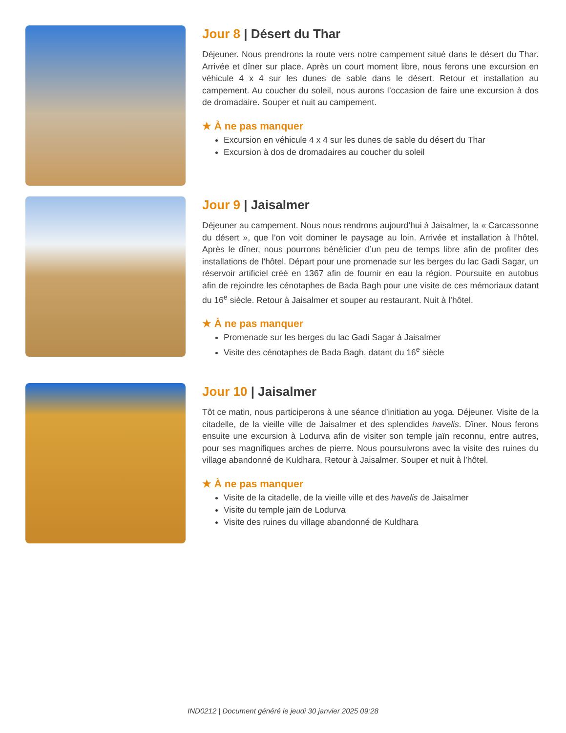Jour 8 | Désert du Thar
Déjeuner. Nous prendrons la route vers notre campement situé dans le désert du Thar. Arrivée et dîner sur place. Après un court moment libre, nous ferons une excursion en véhicule 4 x 4 sur les dunes de sable dans le désert. Retour et installation au campement. Au coucher du soleil, nous aurons l’occasion de faire une excursion à dos de dromadaire. Souper et nuit au campement.
★ À ne pas manquer
Excursion en véhicule 4 x 4 sur les dunes de sable du désert du Thar
Excursion à dos de dromadaires au coucher du soleil
Jour 9 | Jaisalmer
Déjeuner au campement. Nous nous rendrons aujourd’hui à Jaisalmer, la « Carcassonne du désert », que l’on voit dominer le paysage au loin. Arrivée et installation à l’hôtel. Après le dîner, nous pourrons bénéficier d’un peu de temps libre afin de profiter des installations de l’hôtel. Départ pour une promenade sur les berges du lac Gadi Sagar, un réservoir artificiel créé en 1367 afin de fournir en eau la région. Poursuite en autobus afin de rejoindre les cénotaphes de Bada Bagh pour une visite de ces mémoriaux datant du 16<sup>e</sup> siècle. Retour à Jaisalmer et souper au restaurant. Nuit à l’hôtel.
★ À ne pas manquer
Promenade sur les berges du lac Gadi Sagar à Jaisalmer
Visite des cénotaphes de Bada Bagh, datant du 16<sup>e</sup> siècle
Jour 10 | Jaisalmer
Tôt ce matin, nous participerons à une séance d’initiation au yoga. Déjeuner. Visite de la citadelle, de la vieille ville de Jaisalmer et des splendides havelis. Dîner. Nous ferons ensuite une excursion à Lodurva afin de visiter son temple jaïn reconnu, entre autres, pour ses magnifiques arches de pierre. Nous poursuivrons avec la visite des ruines du village abandonné de Kuldhara. Retour à Jaisalmer. Souper et nuit à l’hôtel.
★ À ne pas manquer
Visite de la citadelle, de la vieille ville et des havelis de Jaisalmer
Visite du temple jaïn de Lodurva
Visite des ruines du village abandonné de Kuldhara
IND0212 | Document généré le jeudi 30 janvier 2025 09:28